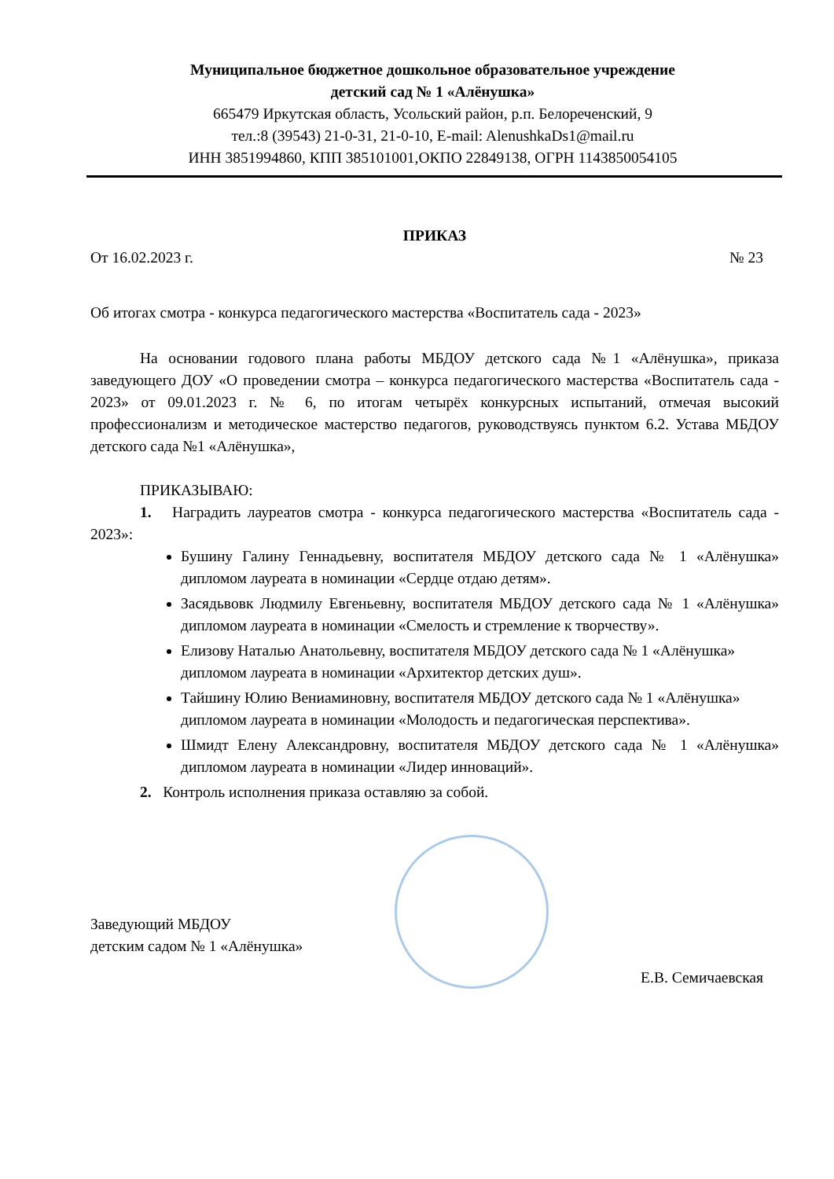Муниципальное бюджетное дошкольное образовательное учреждение
детский сад № 1 «Алёнушка»
665479 Иркутская область, Усольский район, р.п. Белореченский, 9
тел.:8 (39543) 21-0-31, 21-0-10, E-mail: AlenushkaDs1@mail.ru
ИНН 3851994860, КПП 385101001,ОКПО 22849138, ОГРН 1143850054105
ПРИКАЗ
От 16.02.2023 г. № 23
Об итогах смотра - конкурса педагогического мастерства «Воспитатель сада - 2023»
На основании годового плана работы МБДОУ детского сада №1 «Алёнушка», приказа заведующего ДОУ «О проведении смотра – конкурса педагогического мастерства «Воспитатель сада - 2023» от 09.01.2023 г. № 6, по итогам четырёх конкурсных испытаний, отмечая высокий профессионализм и методическое мастерство педагогов, руководствуясь пунктом 6.2. Устава МБДОУ детского сада №1 «Алёнушка»,
ПРИКАЗЫВАЮ:
1. Наградить лауреатов смотра - конкурса педагогического мастерства «Воспитатель сада - 2023»:
Бушину Галину Геннадьевну, воспитателя МБДОУ детского сада № 1 «Алёнушка» дипломом лауреата в номинации «Сердце отдаю детям».
Засядьвовк Людмилу Евгеньевну, воспитателя МБДОУ детского сада № 1 «Алёнушка» дипломом лауреата в номинации «Смелость и стремление к творчеству».
Елизову Наталью Анатольевну, воспитателя МБДОУ детского сада № 1 «Алёнушка» дипломом лауреата в номинации «Архитектор детских душ».
Тайшину Юлию Вениаминовну, воспитателя МБДОУ детского сада № 1 «Алёнушка» дипломом лауреата в номинации «Молодость и педагогическая перспектива».
Шмидт Елену Александровну, воспитателя МБДОУ детского сада № 1 «Алёнушка» дипломом лауреата в номинации «Лидер инноваций».
2. Контроль исполнения приказа оставляю за собой.
Заведующий МБДОУ
детским садом № 1 «Алёнушка»
Е.В. Семичаевская